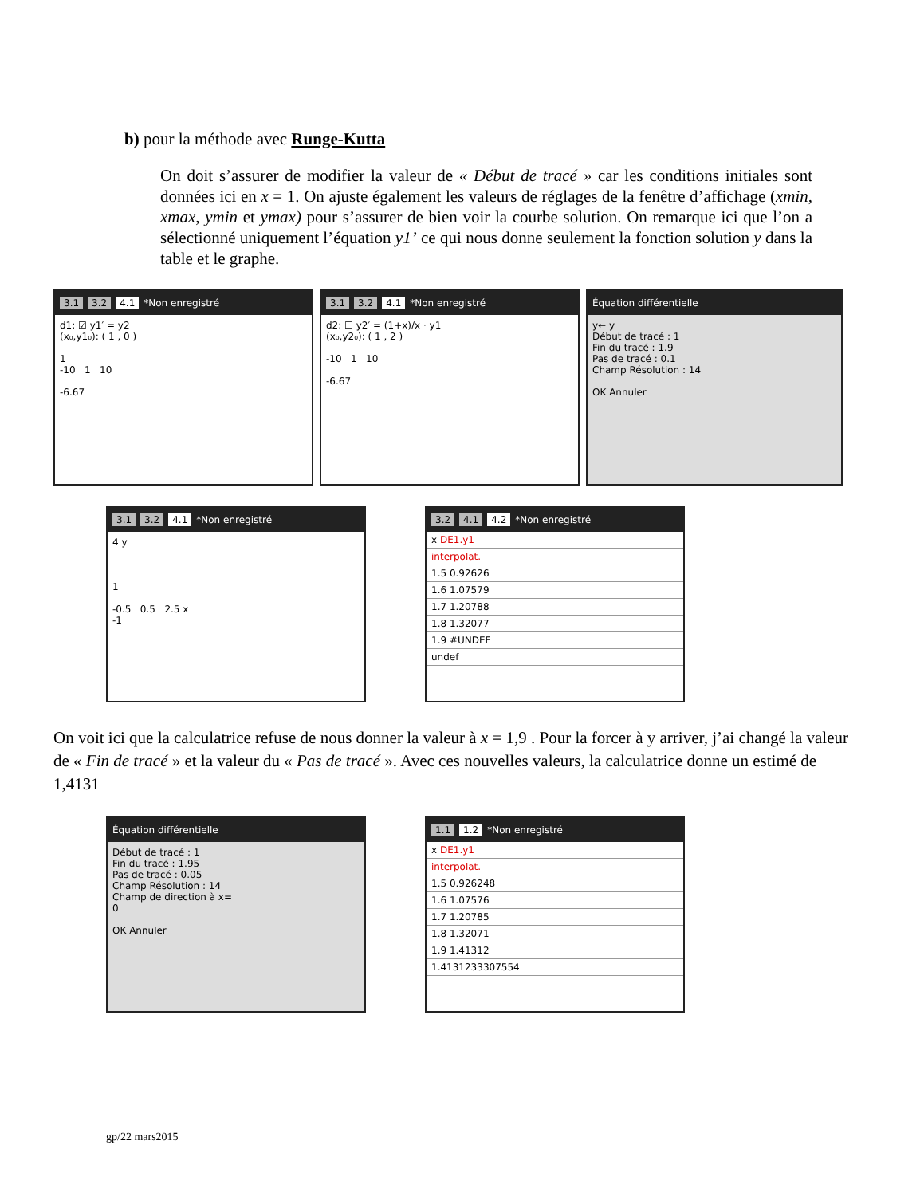b) pour la méthode avec Runge-Kutta
On doit s’assurer de modifier la valeur de « Début de tracé » car les conditions initiales sont données ici en x = 1. On ajuste également les valeurs de réglages de la fenêtre d’affichage (xmin, xmax, ymin et ymax) pour s’assurer de bien voir la courbe solution. On remarque ici que l’on a sélectionné uniquement l’équation y1’ ce qui nous donne seulement la fonction solution y dans la table et le graphe.
3.1 3.2 4.1 *Non enregistré
d1: ☑ y1′ = y2
(x₀,y1₀): ( 1 , 0 )
1
-10 1 10
-6.67
3.1 3.2 4.1 *Non enregistré
d2: ☐ y2′ = (1+x)/x · y1
(x₀,y2₀): ( 1 , 2 )
-10 1 10
-6.67
Équation différentielle
y← y
Début de tracé : 1
Fin du tracé : 1.9
Pas de tracé : 0.1
Champ Résolution : 14
OK Annuler
3.1 3.2 4.1 *Non enregistré
4 y
1
-0.5 0.5 2.5 x
-1
3.2 4.1 4.2 *Non enregistré
x DE1.y1
interpolat.
1.5 0.92626
1.6 1.07579
1.7 1.20788
1.8 1.32077
1.9 #UNDEF
undef
On voit ici que la calculatrice refuse de nous donner la valeur à x = 1,9 . Pour la forcer à y arriver, j’ai changé la valeur de « Fin de tracé » et la valeur du « Pas de tracé ». Avec ces nouvelles valeurs, la calculatrice donne un estimé de 1,4131
Équation différentielle
Début de tracé : 1
Fin du tracé : 1.95
Pas de tracé : 0.05
Champ Résolution : 14
Champ de direction à x=
0
OK Annuler
1.1 1.2 *Non enregistré
x DE1.y1
interpolat.
1.5 0.926248
1.6 1.07576
1.7 1.20785
1.8 1.32071
1.9 1.41312
1.4131233307554
gp/22 mars2015